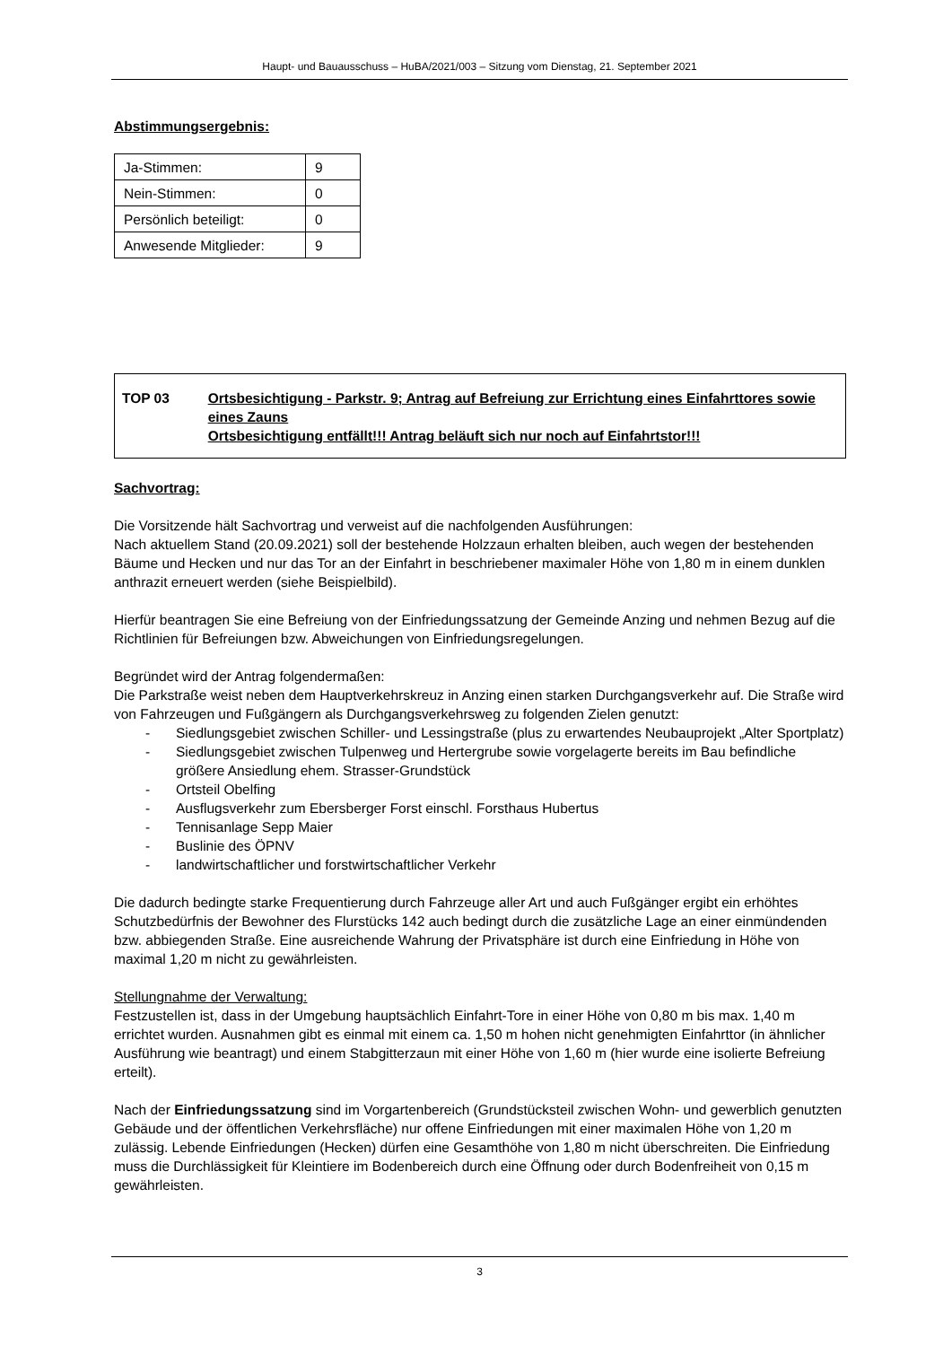Haupt- und Bauausschuss – HuBA/2021/003 – Sitzung vom Dienstag, 21. September 2021
Abstimmungsergebnis:
| Ja-Stimmen: | 9 |
| Nein-Stimmen: | 0 |
| Persönlich beteiligt: | 0 |
| Anwesende Mitglieder: | 9 |
TOP 03 Ortsbesichtigung - Parkstr. 9; Antrag auf Befreiung zur Errichtung eines Einfahrttores sowie eines Zauns
Ortsbesichtigung entfällt!!! Antrag beläuft sich nur noch auf Einfahrtstor!!!
Sachvortrag:
Die Vorsitzende hält Sachvortrag und verweist auf die nachfolgenden Ausführungen:
Nach aktuellem Stand (20.09.2021) soll der bestehende Holzzaun erhalten bleiben, auch wegen der bestehenden Bäume und Hecken und nur das Tor an der Einfahrt in beschriebener maximaler Höhe von 1,80 m in einem dunklen anthrazit erneuert werden (siehe Beispielbild).
Hierfür beantragen Sie eine Befreiung von der Einfriedungssatzung der Gemeinde Anzing und nehmen Bezug auf die Richtlinien für Befreiungen bzw. Abweichungen von Einfriedungsregelungen.
Begründet wird der Antrag folgendermaßen:
Die Parkstraße weist neben dem Hauptverkehrskreuz in Anzing einen starken Durchgangsverkehr auf. Die Straße wird von Fahrzeugen und Fußgängern als Durchgangsverkehrsweg zu folgenden Zielen genutzt:
- Siedlungsgebiet zwischen Schiller- und Lessingstraße (plus zu erwartendes Neubauprojekt „Alter Sportplatz)
- Siedlungsgebiet zwischen Tulpenweg und Hertergrube sowie vorgelagerte bereits im Bau befindliche größere Ansiedlung ehem. Strasser-Grundstück
- Ortsteil Obelfing
- Ausflugsverkehr zum Ebersberger Forst einschl. Forsthaus Hubertus
- Tennisanlage Sepp Maier
- Buslinie des ÖPNV
- landwirtschaftlicher und forstwirtschaftlicher Verkehr
Die dadurch bedingte starke Frequentierung durch Fahrzeuge aller Art und auch Fußgänger ergibt ein erhöhtes Schutzbedürfnis der Bewohner des Flurstücks 142 auch bedingt durch die zusätzliche Lage an einer einmündenden bzw. abbiegenden Straße. Eine ausreichende Wahrung der Privatsphäre ist durch eine Einfriedung in Höhe von maximal 1,20 m nicht zu gewährleisten.
Stellungnahme der Verwaltung:
Festzustellen ist, dass in der Umgebung hauptsächlich Einfahrt-Tore in einer Höhe von 0,80 m bis max. 1,40 m errichtet wurden. Ausnahmen gibt es einmal mit einem ca. 1,50 m hohen nicht genehmigten Einfahrttor (in ähnlicher Ausführung wie beantragt) und einem Stabgitterzaun mit einer Höhe von 1,60 m (hier wurde eine isolierte Befreiung erteilt).
Nach der Einfriedungssatzung sind im Vorgartenbereich (Grundstücksteil zwischen Wohn- und gewerblich genutzten Gebäude und der öffentlichen Verkehrsfläche) nur offene Einfriedungen mit einer maximalen Höhe von 1,20 m zulässig. Lebende Einfriedungen (Hecken) dürfen eine Gesamthöhe von 1,80 m nicht überschreiten. Die Einfriedung muss die Durchlässigkeit für Kleintiere im Bodenbereich durch eine Öffnung oder durch Bodenfreiheit von 0,15 m gewährleisten.
3